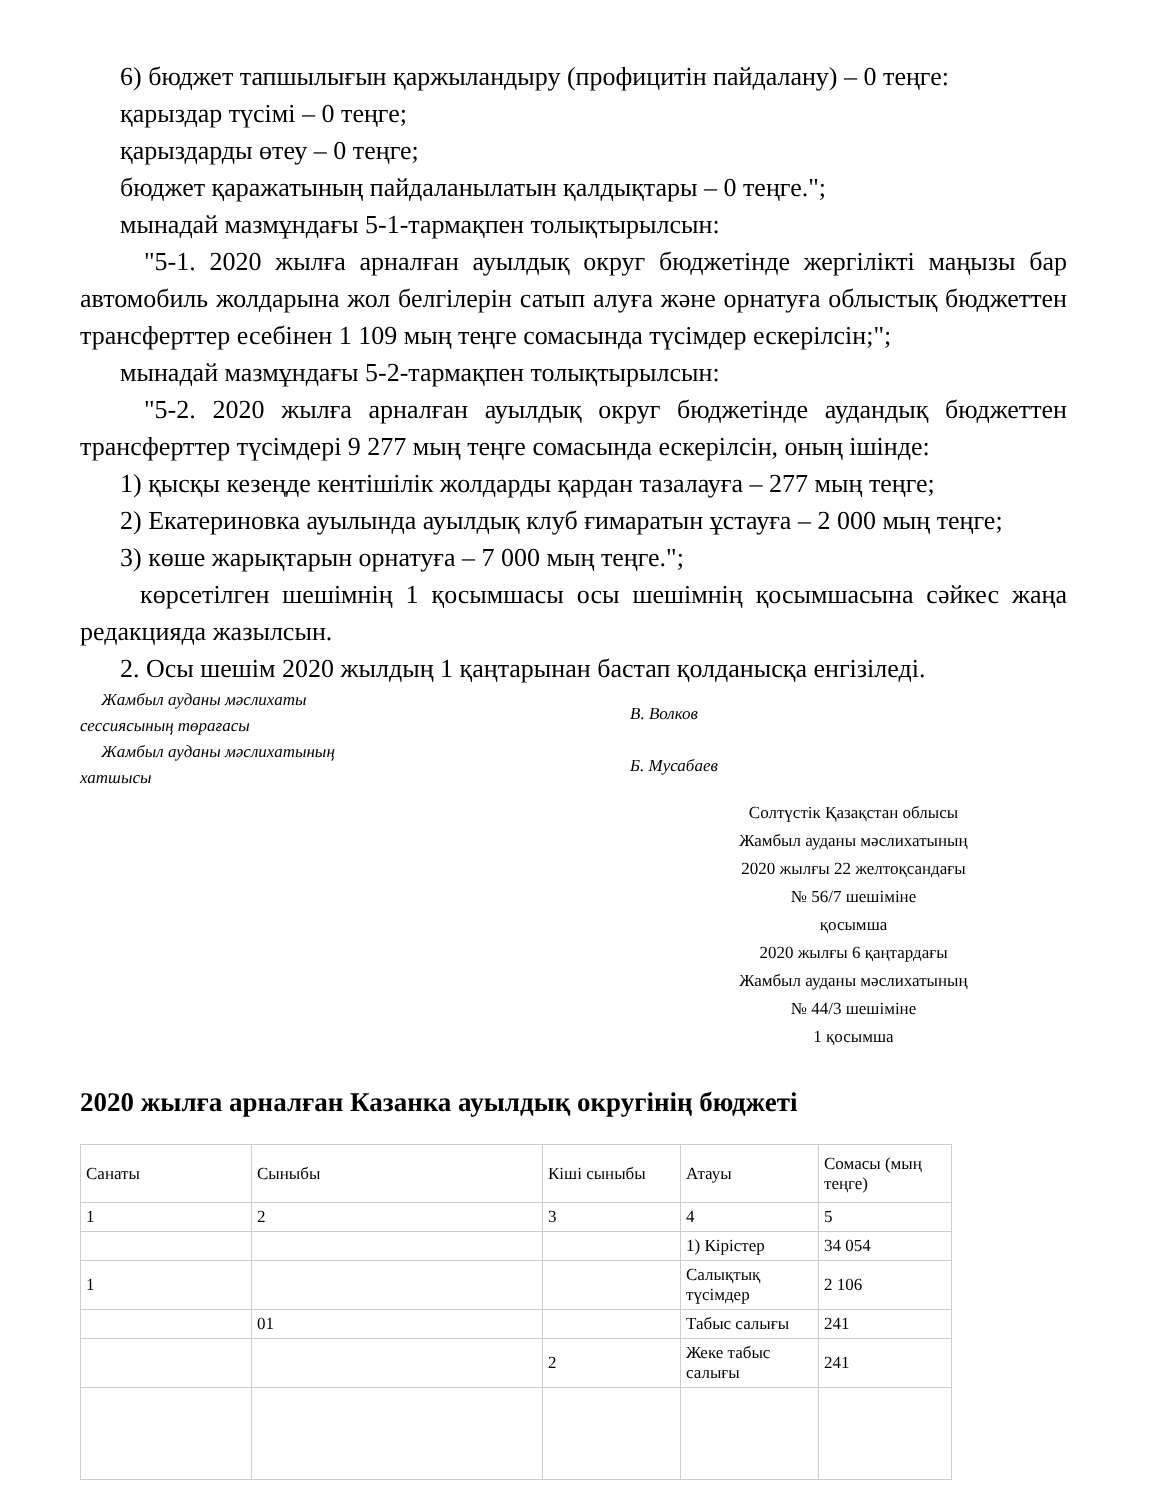6) бюджет тапшылығын қаржыландыру (профицитін пайдалану) – 0 теңге:
қарыздар түсімі – 0 теңге;
қарыздарды өтеу – 0 теңге;
бюджет қаражатының пайдаланылатын қалдықтары – 0 теңге.";
мынадай мазмұндағы 5-1-тармақпен толықтырылсын:
"5-1. 2020 жылға арналған ауылдық округ бюджетінде жергілікті маңызы бар автомобиль жолдарына жол белгілерін сатып алуға және орнатуға облыстық бюджеттен трансферттер есебінен 1 109 мың теңге сомасында түсімдер ескерілсін;";
мынадай мазмұндағы 5-2-тармақпен толықтырылсын:
"5-2. 2020 жылға арналған ауылдық округ бюджетінде аудандық бюджеттен трансферттер түсімдері 9 277 мың теңге сомасында ескерілсін, оның ішінде:
1) қысқы кезеңде кентішілік жолдарды қардан тазалауға – 277 мың теңге;
2) Екатериновка ауылында ауылдық клуб ғимаратын ұстауға – 2 000 мың теңге;
3) көше жарықтарын орнатуға – 7 000 мың теңге.";
көрсетілген шешімнің 1 қосымшасы осы шешімнің қосымшасына сәйкес жаңа редакцияда жазылсын.
2. Осы шешім 2020 жылдың 1 қаңтарынан бастап қолданысқа енгізіледі.
Жамбыл ауданы мәслихаты
сессиясының төрағасы
В. Волков
Жамбыл ауданы мәслихатының
хатшысы
Б. Мусабаев
Солтүстік Қазақстан облысы
Жамбыл ауданы мәслихатының
2020 жылғы 22 желтоқсандағы
№ 56/7 шешіміне
қосымша
2020 жылғы 6 қаңтардағы
Жамбыл ауданы мәслихатының
№ 44/3 шешіміне
1 қосымша
2020 жылға арналған Казанка ауылдық округінің бюджеті
| Санаты | Сыныбы | Кіші сыныбы | Атауы | Сомасы (мың теңге) |
| 1 | 2 | 3 | 4 | 5 |
| | | | 1) Кірістер | 34 054 |
| 1 | | | Салықтық түсімдер | 2 106 |
| | 01 | | Табыс салығы | 241 |
| | | 2 | Жеке табыс салығы | 241 |